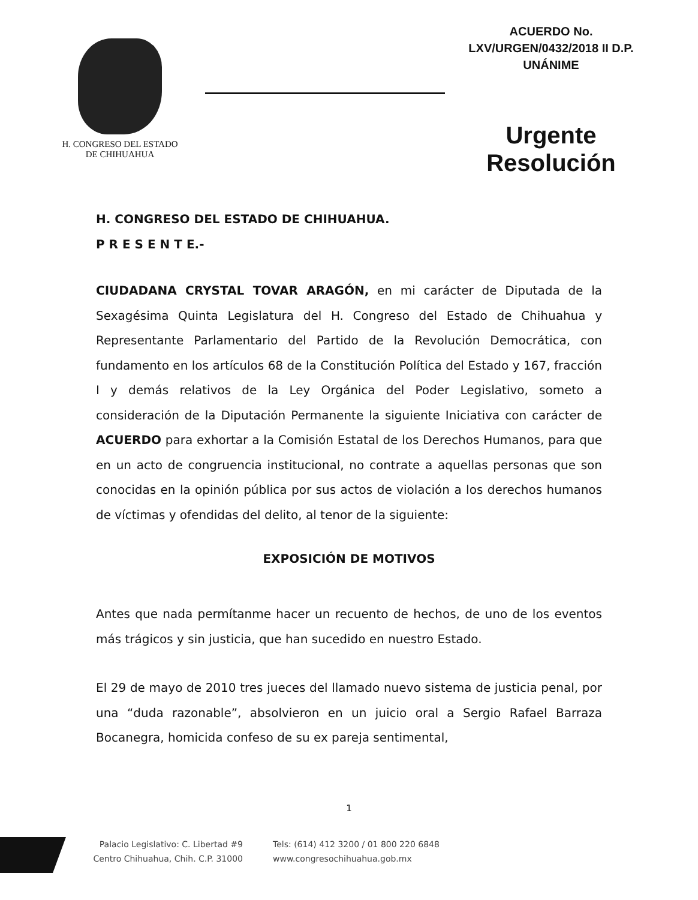H. CONGRESO DEL ESTADO
DE CHIHUAHUA
ACUERDO No.
LXV/URGEN/0432/2018 II D.P.
UNÁNIME
Urgente
Resolución
H. CONGRESO DEL ESTADO DE CHIHUAHUA.
P R E S E N T E.-
CIUDADANA CRYSTAL TOVAR ARAGÓN, en mi carácter de Diputada de la Sexagésima Quinta Legislatura del H. Congreso del Estado de Chihuahua y Representante Parlamentario del Partido de la Revolución Democrática, con fundamento en los artículos 68 de la Constitución Política del Estado y 167, fracción I y demás relativos de la Ley Orgánica del Poder Legislativo, someto a consideración de la Diputación Permanente la siguiente Iniciativa con carácter de ACUERDO para exhortar a la Comisión Estatal de los Derechos Humanos, para que en un acto de congruencia institucional, no contrate a aquellas personas que son conocidas en la opinión pública por sus actos de violación a los derechos humanos de víctimas y ofendidas del delito, al tenor de la siguiente:
EXPOSICIÓN DE MOTIVOS
Antes que nada permítanme hacer un recuento de hechos, de uno de los eventos más trágicos y sin justicia, que han sucedido en nuestro Estado.
El 29 de mayo de 2010 tres jueces del llamado nuevo sistema de justicia penal, por una “duda razonable”, absolvieron en un juicio oral a Sergio Rafael Barraza Bocanegra, homicida confeso de su ex pareja sentimental,
1
Palacio Legislativo: C. Libertad #9
Centro Chihuahua, Chih. C.P. 31000
Tels: (614) 412 3200 / 01 800 220 6848
www.congresochihuahua.gob.mx